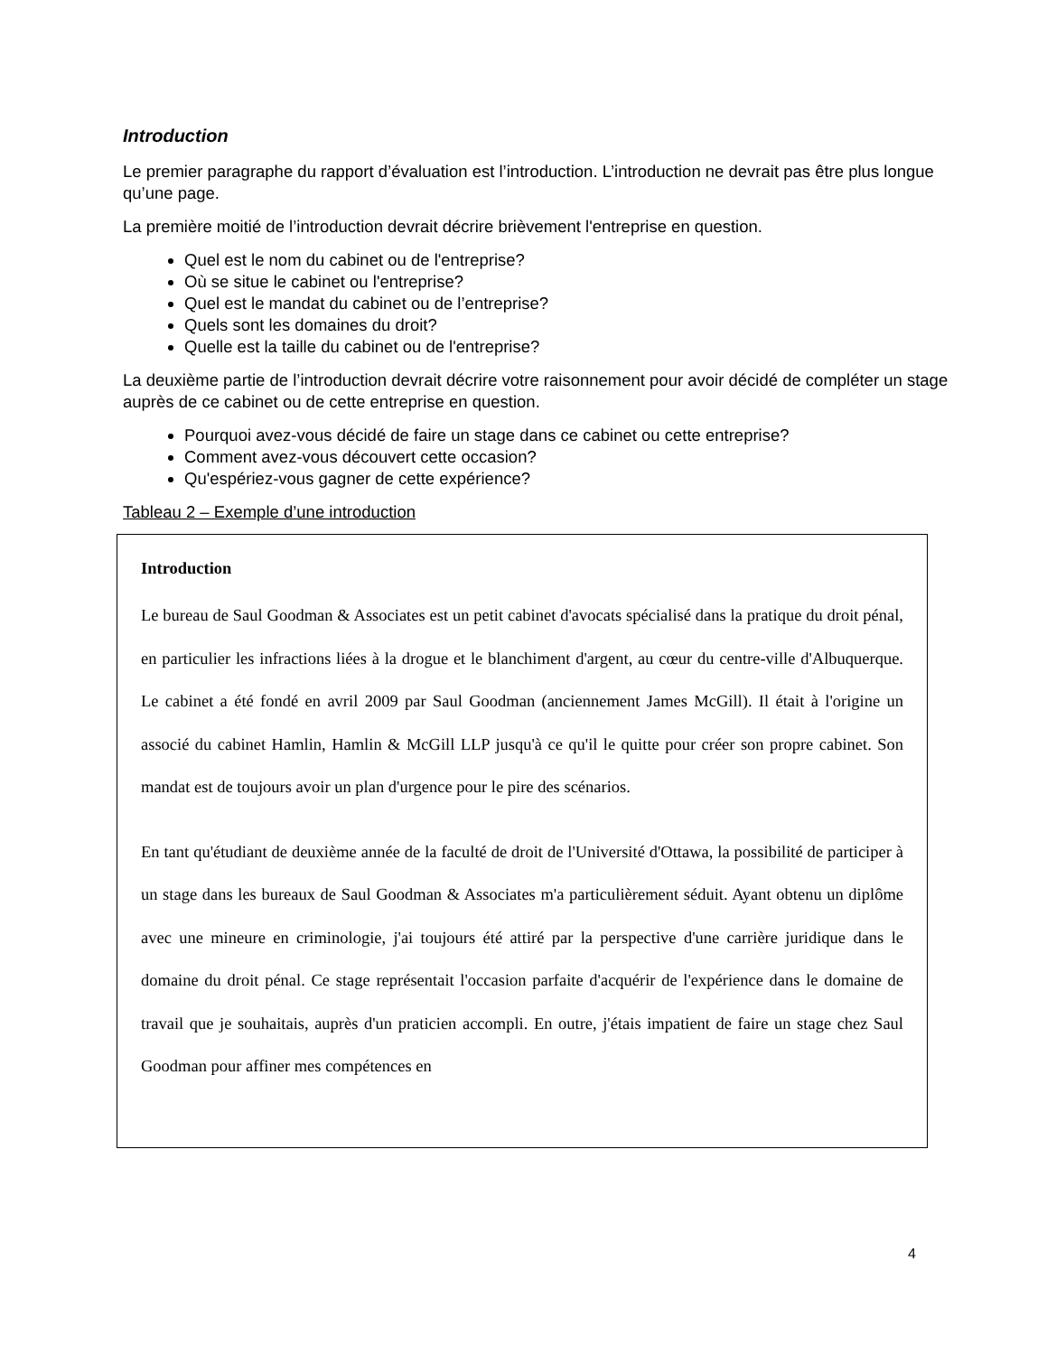Introduction
Le premier paragraphe du rapport d’évaluation est l’introduction. L’introduction ne devrait pas être plus longue qu’une page.
La première moitié de l’introduction devrait décrire brièvement l'entreprise en question.
Quel est le nom du cabinet ou de l'entreprise?
Où se situe le cabinet ou l'entreprise?
Quel est le mandat du cabinet ou de l’entreprise?
Quels sont les domaines du droit?
Quelle est la taille du cabinet ou de l'entreprise?
La deuxième partie de l’introduction devrait décrire votre raisonnement pour avoir décidé de compléter un stage auprès de ce cabinet ou de cette entreprise en question.
Pourquoi avez-vous décidé de faire un stage dans ce cabinet ou cette entreprise?
Comment avez-vous découvert cette occasion?
Qu'espériez-vous gagner de cette expérience?
Tableau 2 – Exemple d’une introduction
Introduction
Le bureau de Saul Goodman & Associates est un petit cabinet d'avocats spécialisé dans la pratique du droit pénal, en particulier les infractions liées à la drogue et le blanchiment d'argent, au cœur du centre-ville d'Albuquerque. Le cabinet a été fondé en avril 2009 par Saul Goodman (anciennement James McGill). Il était à l'origine un associé du cabinet Hamlin, Hamlin & McGill LLP jusqu'à ce qu'il le quitte pour créer son propre cabinet. Son mandat est de toujours avoir un plan d'urgence pour le pire des scénarios.
En tant qu'étudiant de deuxième année de la faculté de droit de l'Université d'Ottawa, la possibilité de participer à un stage dans les bureaux de Saul Goodman & Associates m'a particulièrement séduit. Ayant obtenu un diplôme avec une mineure en criminologie, j'ai toujours été attiré par la perspective d'une carrière juridique dans le domaine du droit pénal. Ce stage représentait l'occasion parfaite d'acquérir de l'expérience dans le domaine de travail que je souhaitais, auprès d'un praticien accompli. En outre, j'étais impatient de faire un stage chez Saul Goodman pour affiner mes compétences en
4